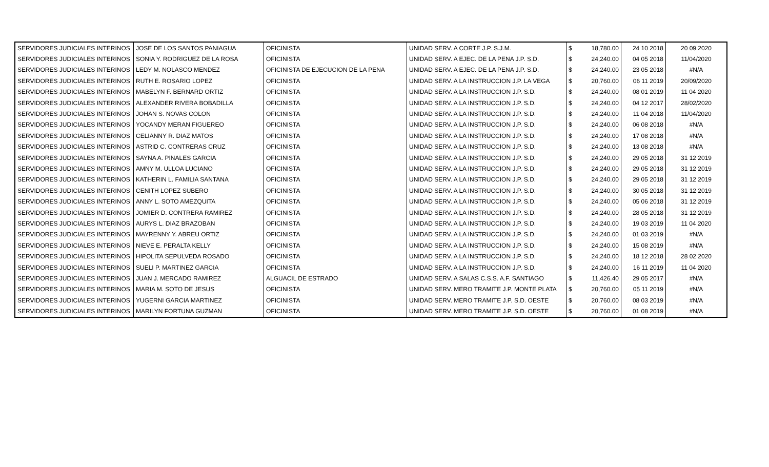| SERVIDORES JUDICIALES INTERINOS | JOSE DE LOS SANTOS PANIAGUA | OFICINISTA | UNIDAD SERV. A CORTE J.P. S.J.M. | $ | 18,780.00 | 24 10 2018 | 20 09 2020 |
| SERVIDORES JUDICIALES INTERINOS | SONIA Y. RODRIGUEZ DE LA ROSA | OFICINISTA | UNIDAD SERV. A EJEC. DE LA PENA J.P. S.D. | $ | 24,240.00 | 04 05 2018 | 11/04/2020 |
| SERVIDORES JUDICIALES INTERINOS | LEDY M. NOLASCO MENDEZ | OFICINISTA DE EJECUCION DE LA PENA | UNIDAD SERV. A EJEC. DE LA PENA J.P. S.D. | $ | 24,240.00 | 23 05 2018 | #N/A |
| SERVIDORES JUDICIALES INTERINOS | RUTH E. ROSARIO LOPEZ | OFICINISTA | UNIDAD SERV. A LA INSTRUCCION J.P. LA VEGA | $ | 20,760.00 | 06 11 2019 | 20/09/2020 |
| SERVIDORES JUDICIALES INTERINOS | MABELYN F. BERNARD ORTIZ | OFICINISTA | UNIDAD SERV. A LA INSTRUCCION J.P. S.D. | $ | 24,240.00 | 08 01 2019 | 11 04 2020 |
| SERVIDORES JUDICIALES INTERINOS | ALEXANDER RIVERA BOBADILLA | OFICINISTA | UNIDAD SERV. A LA INSTRUCCION J.P. S.D. | $ | 24,240.00 | 04 12 2017 | 28/02/2020 |
| SERVIDORES JUDICIALES INTERINOS | JOHAN S. NOVAS COLON | OFICINISTA | UNIDAD SERV. A LA INSTRUCCION J.P. S.D. | $ | 24,240.00 | 11 04 2018 | 11/04/2020 |
| SERVIDORES JUDICIALES INTERINOS | YOCANDY MERAN FIGUEREO | OFICINISTA | UNIDAD SERV. A LA INSTRUCCION J.P. S.D. | $ | 24,240.00 | 06 08 2018 | #N/A |
| SERVIDORES JUDICIALES INTERINOS | CELIANNY R. DIAZ MATOS | OFICINISTA | UNIDAD SERV. A LA INSTRUCCION J.P. S.D. | $ | 24,240.00 | 17 08 2018 | #N/A |
| SERVIDORES JUDICIALES INTERINOS | ASTRID C. CONTRERAS CRUZ | OFICINISTA | UNIDAD SERV. A LA INSTRUCCION J.P. S.D. | $ | 24,240.00 | 13 08 2018 | #N/A |
| SERVIDORES JUDICIALES INTERINOS | SAYNA A. PINALES GARCIA | OFICINISTA | UNIDAD SERV. A LA INSTRUCCION J.P. S.D. | $ | 24,240.00 | 29 05 2018 | 31 12 2019 |
| SERVIDORES JUDICIALES INTERINOS | AMNY M. ULLOA LUCIANO | OFICINISTA | UNIDAD SERV. A LA INSTRUCCION J.P. S.D. | $ | 24,240.00 | 29 05 2018 | 31 12 2019 |
| SERVIDORES JUDICIALES INTERINOS | KATHERIN L. FAMILIA SANTANA | OFICINISTA | UNIDAD SERV. A LA INSTRUCCION J.P. S.D. | $ | 24,240.00 | 29 05 2018 | 31 12 2019 |
| SERVIDORES JUDICIALES INTERINOS | CENITH LOPEZ SUBERO | OFICINISTA | UNIDAD SERV. A LA INSTRUCCION J.P. S.D. | $ | 24,240.00 | 30 05 2018 | 31 12 2019 |
| SERVIDORES JUDICIALES INTERINOS | ANNY L. SOTO AMEZQUITA | OFICINISTA | UNIDAD SERV. A LA INSTRUCCION J.P. S.D. | $ | 24,240.00 | 05 06 2018 | 31 12 2019 |
| SERVIDORES JUDICIALES INTERINOS | JOMIER D. CONTRERA RAMIREZ | OFICINISTA | UNIDAD SERV. A LA INSTRUCCION J.P. S.D. | $ | 24,240.00 | 28 05 2018 | 31 12 2019 |
| SERVIDORES JUDICIALES INTERINOS | AURYS L. DIAZ BRAZOBAN | OFICINISTA | UNIDAD SERV. A LA INSTRUCCION J.P. S.D. | $ | 24,240.00 | 19 03 2019 | 11 04 2020 |
| SERVIDORES JUDICIALES INTERINOS | MAYRENNY Y. ABREU ORTIZ | OFICINISTA | UNIDAD SERV. A LA INSTRUCCION J.P. S.D. | $ | 24,240.00 | 01 03 2019 | #N/A |
| SERVIDORES JUDICIALES INTERINOS | NIEVE E. PERALTA KELLY | OFICINISTA | UNIDAD SERV. A LA INSTRUCCION J.P. S.D. | $ | 24,240.00 | 15 08 2019 | #N/A |
| SERVIDORES JUDICIALES INTERINOS | HIPOLITA SEPULVEDA ROSADO | OFICINISTA | UNIDAD SERV. A LA INSTRUCCION J.P. S.D. | $ | 24,240.00 | 18 12 2018 | 28 02 2020 |
| SERVIDORES JUDICIALES INTERINOS | SUELI P. MARTINEZ GARCIA | OFICINISTA | UNIDAD SERV. A LA INSTRUCCION J.P. S.D. | $ | 24,240.00 | 16 11 2019 | 11 04 2020 |
| SERVIDORES JUDICIALES INTERINOS | JUAN J. MERCADO RAMIREZ | ALGUACIL DE ESTRADO | UNIDAD SERV. A SALAS C.S.S. A.F. SANTIAGO | $ | 11,426.40 | 29 05 2017 | #N/A |
| SERVIDORES JUDICIALES INTERINOS | MARIA M. SOTO DE JESUS | OFICINISTA | UNIDAD SERV. MERO TRAMITE J.P. MONTE PLATA | $ | 20,760.00 | 05 11 2019 | #N/A |
| SERVIDORES JUDICIALES INTERINOS | YUGERNI GARCIA MARTINEZ | OFICINISTA | UNIDAD SERV. MERO TRAMITE J.P. S.D. OESTE | $ | 20,760.00 | 08 03 2019 | #N/A |
| SERVIDORES JUDICIALES INTERINOS | MARILYN FORTUNA GUZMAN | OFICINISTA | UNIDAD SERV. MERO TRAMITE J.P. S.D. OESTE | $ | 20,760.00 | 01 08 2019 | #N/A |